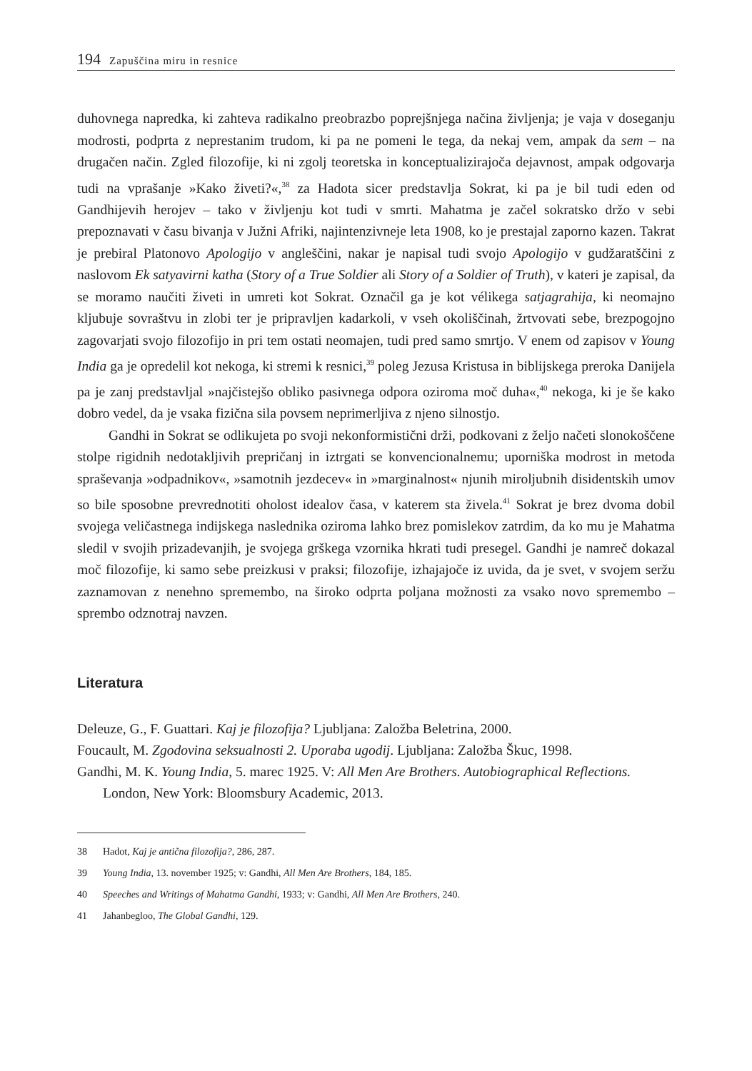194 Zapuščina miru in resnice
duhovnega napredka, ki zahteva radikalno preobrazbo poprejšnjega načina življenja; je vaja v doseganju modrosti, podprta z neprestanim trudom, ki pa ne pomeni le tega, da nekaj vem, ampak da sem – na drugačen način. Zgled filozofije, ki ni zgolj teoretska in konceptualizirajoča dejavnost, ampak odgovarja tudi na vprašanje »Kako živeti?«,<sup>38</sup> za Hadota sicer predstavlja Sokrat, ki pa je bil tudi eden od Gandhijevih herojev – tako v življenju kot tudi v smrti. Mahatma je začel sokratsko držo v sebi prepoznavati v času bivanja v Južni Afriki, najintenzivneje leta 1908, ko je prestajal zaporno kazen. Takrat je prebiral Platonovo Apologijo v angleščini, nakar je napisal tudi svojo Apologijo v gudžaratščini z naslovom Ek satyavirni katha (Story of a True Soldier ali Story of a Soldier of Truth), v kateri je zapisal, da se moramo naučiti živeti in umreti kot Sokrat. Označil ga je kot vélikega satjagrahija, ki neomajno kljubuje sovraštvu in zlobi ter je pripravljen kadarkoli, v vseh okoliščinah, žrtvovati sebe, brezpogojno zagovarjati svojo filozofijo in pri tem ostati neomajen, tudi pred samo smrtjo. V enem od zapisov v Young India ga je opredelil kot nekoga, ki stremi k resnici,<sup>39</sup> poleg Jezusa Kristusa in biblijskega preroka Danijela pa je zanj predstavljal »najčistejšo obliko pasivnega odpora oziroma moč duha«,<sup>40</sup> nekoga, ki je še kako dobro vedel, da je vsaka fizična sila povsem neprimerljiva z njeno silnostjo.
Gandhi in Sokrat se odlikujeta po svoji nekonformistični drži, podkovani z željo načeti slonokoščene stolpe rigidnih nedotakljivih prepričanj in iztrgati se konvencionalnemu; uporniška modrost in metoda spraševanja »odpadnikov«, »samotnih jezdecev« in »marginalnost« njunih miroljubnih disidentskih umov so bile sposobne prevrednotiti oholost idealov časa, v katerem sta živela.<sup>41</sup> Sokrat je brez dvoma dobil svojega veličastnega indijskega naslednika oziroma lahko brez pomislekov zatrdim, da ko mu je Mahatma sledil v svojih prizadevanjih, je svojega grškega vzornika hkrati tudi presegel. Gandhi je namreč dokazal moč filozofije, ki samo sebe preizkusi v praksi; filozofije, izhajajoče iz uvida, da je svet, v svojem seržu zaznamovan z nenehno spremembo, na široko odprta poljana možnosti za vsako novo spremembo – sprembo odznotraj navzen.
Literatura
Deleuze, G., F. Guattari. Kaj je filozofija? Ljubljana: Založba Beletrina, 2000.
Foucault, M. Zgodovina seksualnosti 2. Uporaba ugodij. Ljubljana: Založba Škuc, 1998.
Gandhi, M. K. Young India, 5. marec 1925. V: All Men Are Brothers. Autobiographical Reflections. London, New York: Bloomsbury Academic, 2013.
38 Hadot, Kaj je antična filozofija?, 286, 287.
39 Young India, 13. november 1925; v: Gandhi, All Men Are Brothers, 184, 185.
40 Speeches and Writings of Mahatma Gandhi, 1933; v: Gandhi, All Men Are Brothers, 240.
41 Jahanbegloo, The Global Gandhi, 129.